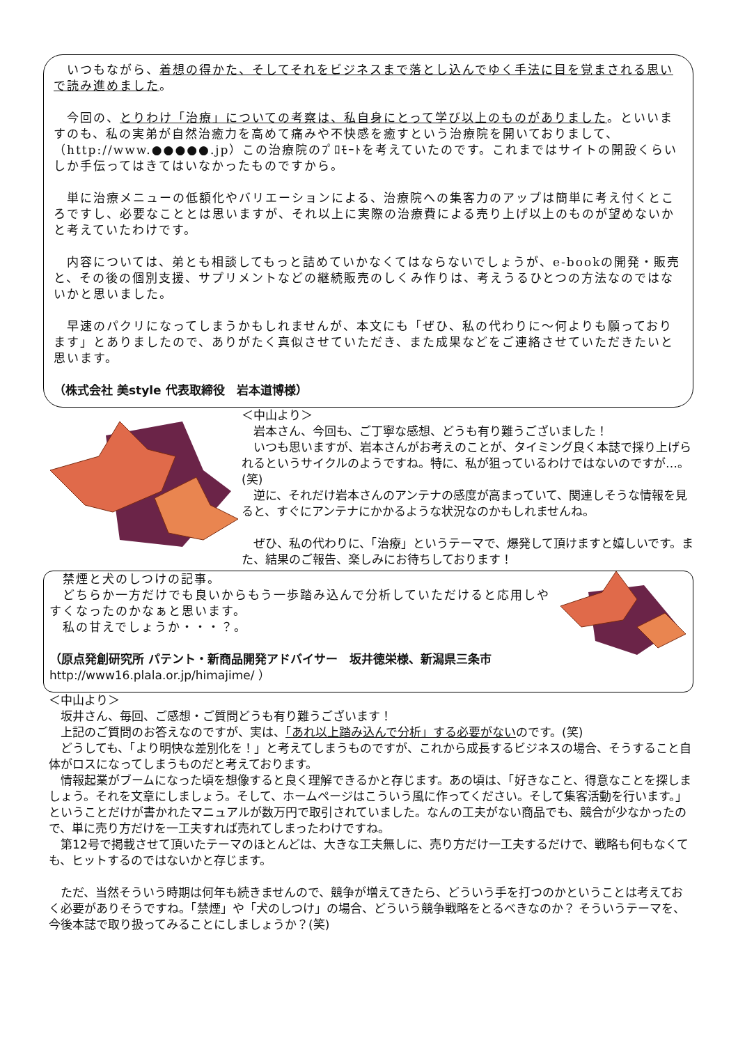いつもながら、着想の得かた、そしてそれをビジネスまで落とし込んでゆく手法に目を覚まされる思いで読み進めました。
　今回の、とりわけ「治療」についての考察は、私自身にとって学び以上のものがありました。といいますのも、私の実弟が自然治癒力を高めて痛みや不快感を癒すという治療院を開いておりまして、（http://www.●●●●●.jp）この治療院のﾌﾟﾛﾓｰﾄを考えていたのです。これまではサイトの開設くらいしか手伝ってはきてはいなかったものですから。
　単に治療メニューの低額化やバリエーションによる、治療院への集客力のアップは簡単に考え付くところですし、必要なこととは思いますが、それ以上に実際の治療費による売り上げ以上のものが望めないかと考えていたわけです。
　内容については、弟とも相談してもっと詰めていかなくてはならないでしょうが、e-bookの開発・販売と、その後の個別支援、サプリメントなどの継続販売のしくみ作りは、考えうるひとつの方法なのではないかと思いました。
　早速のパクリになってしまうかもしれませんが、本文にも「ぜひ、私の代わりに～何よりも願っております」とありましたので、ありがたく真似させていただき、また成果などをご連絡させていただきたいと思います。
（株式会社 美style 代表取締役　岩本道博様）
＜中山より＞
　岩本さん、今回も、ご丁寧な感想、どうも有り難うございました！
　いつも思いますが、岩本さんがお考えのことが、タイミング良く本誌で採り上げられるというサイクルのようですね。特に、私が狙っているわけではないのですが…。(笑)
　逆に、それだけ岩本さんのアンテナの感度が高まっていて、関連しそうな情報を見ると、すぐにアンテナにかかるような状況なのかもしれませんね。
　ぜひ、私の代わりに、「治療」というテーマで、爆発して頂けますと嬉しいです。また、結果のご報告、楽しみにお待ちしております！
　禁煙と犬のしつけの記事。
　どちらか一方だけでも良いからもう一歩踏み込んで分析していただけると応用しやすくなったのかなぁと思います。
　私の甘えでしょうか・・・？。
（原点発創研究所 パテント・新商品開発アドバイサー　坂井徳栄様、新潟県三条市
http://www16.plala.or.jp/himajime/ ）
＜中山より＞
　坂井さん、毎回、ご感想・ご質問どうも有り難うございます！
　上記のご質問のお答えなのですが、実は、「あれ以上踏み込んで分析」する必要がないのです。(笑)
　どうしても、「より明快な差別化を！」と考えてしまうものですが、これから成長するビジネスの場合、そうすること自体がロスになってしまうものだと考えております。
　情報起業がブームになった頃を想像すると良く理解できるかと存じます。あの頃は、「好きなこと、得意なことを探しましょう。それを文章にしましょう。そして、ホームページはこういう風に作ってください。そして集客活動を行います。」ということだけが書かれたマニュアルが数万円で取引されていました。なんの工夫がない商品でも、競合が少なかったので、単に売り方だけを一工夫すれば売れてしまったわけですね。
　第12号で掲載させて頂いたテーマのほとんどは、大きな工夫無しに、売り方だけ一工夫するだけで、戦略も何もなくても、ヒットするのではないかと存じます。
　ただ、当然そういう時期は何年も続きませんので、競争が増えてきたら、どういう手を打つのかということは考えておく必要がありそうですね。「禁煙」や「犬のしつけ」の場合、どういう競争戦略をとるべきなのか？ そういうテーマを、今後本誌で取り扱ってみることにしましょうか？(笑)